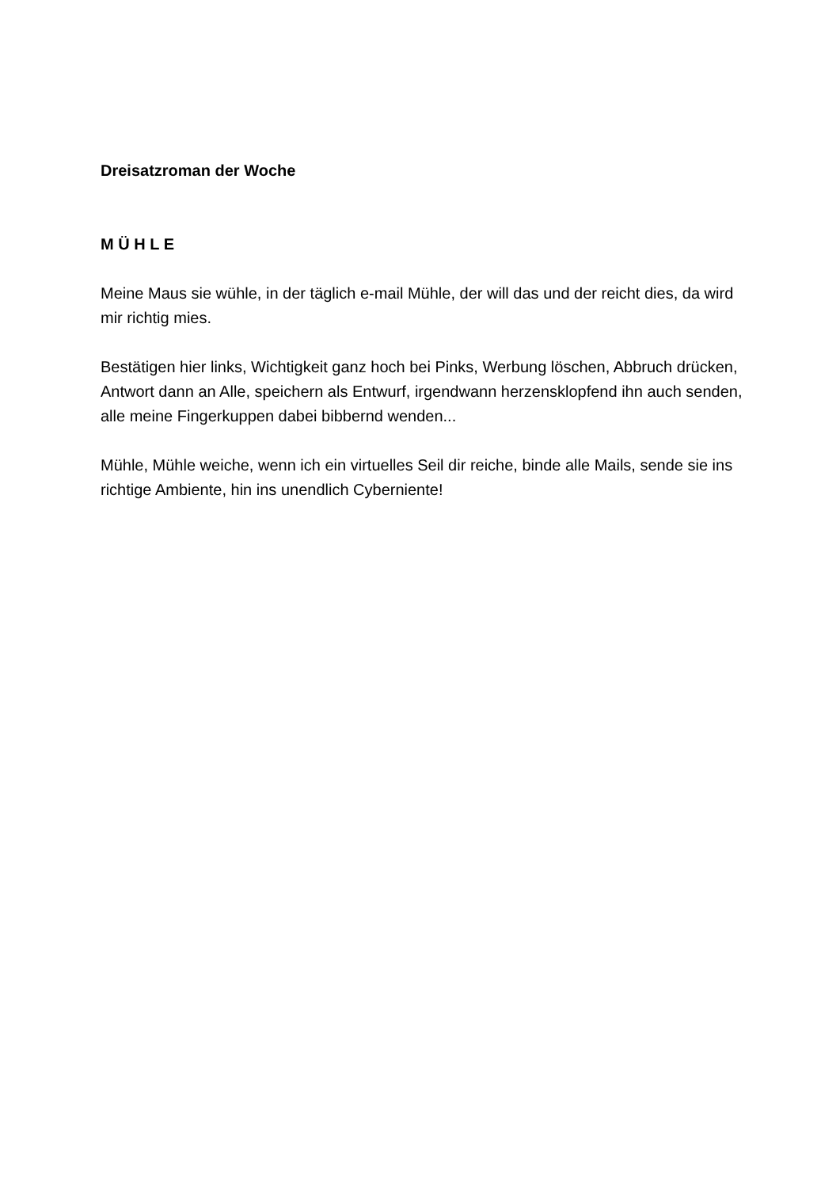Dreisatzroman der Woche
M Ü H L E
Meine Maus sie wühle, in der täglich e-mail Mühle, der will das und der reicht dies, da wird mir richtig mies.
Bestätigen hier links, Wichtigkeit ganz hoch bei Pinks, Werbung löschen, Abbruch drücken, Antwort dann an Alle, speichern als Entwurf, irgendwann herzensklopfend ihn auch senden, alle meine Fingerkuppen dabei bibbernd wenden...
Mühle, Mühle weiche, wenn ich ein virtuelles Seil dir reiche, binde alle Mails, sende sie ins richtige Ambiente, hin ins unendlich Cyberniente!